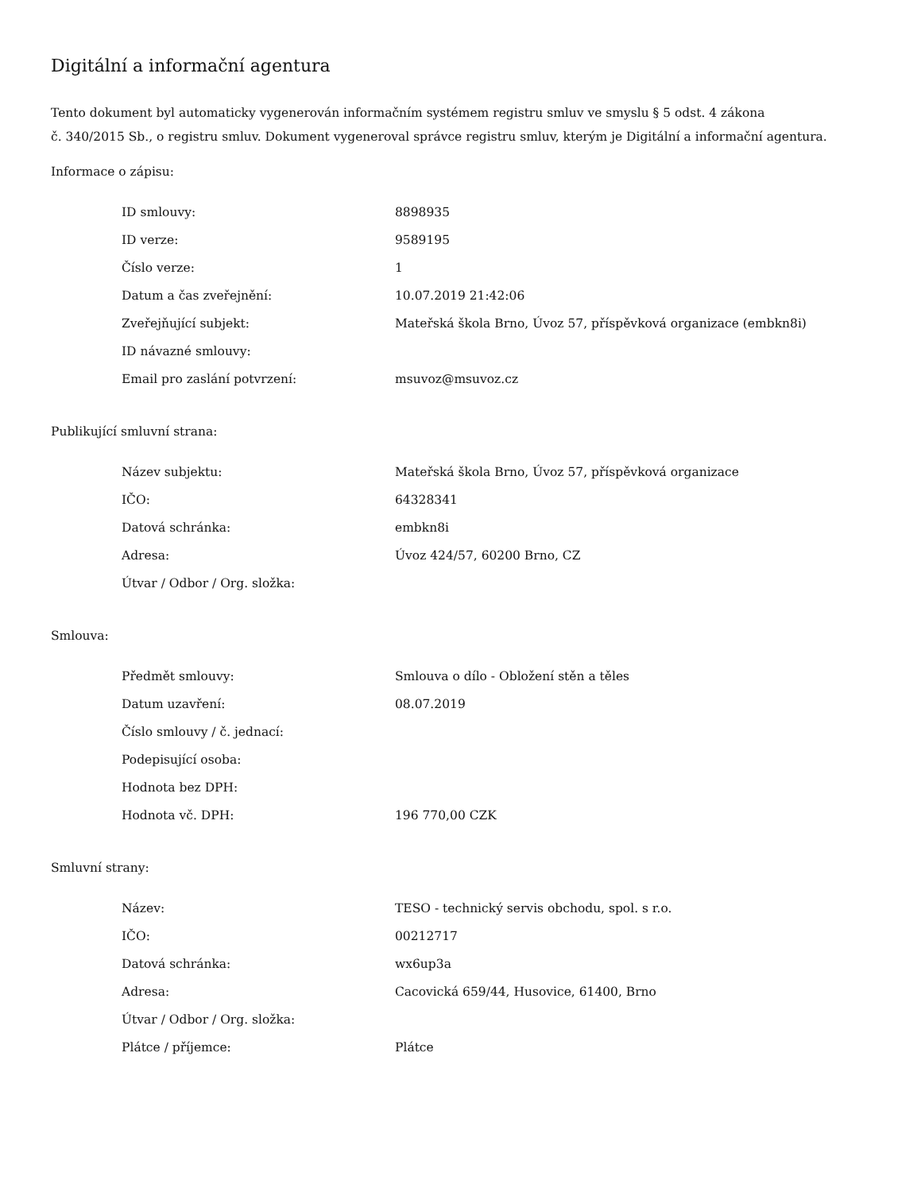Digitální a informační agentura
Tento dokument byl automaticky vygenerován informačním systémem registru smluv ve smyslu § 5 odst. 4 zákona
č. 340/2015 Sb., o registru smluv. Dokument vygeneroval správce registru smluv, kterým je Digitální a informační agentura.
Informace o zápisu:
| ID smlouvy: | 8898935 |
| ID verze: | 9589195 |
| Číslo verze: | 1 |
| Datum a čas zveřejnění: | 10.07.2019 21:42:06 |
| Zveřejňující subjekt: | Mateřská škola Brno, Úvoz 57, příspěvková organizace (embkn8i) |
| ID návazné smlouvy: | |
| Email pro zaslání potvrzení: | msuvoz@msuvoz.cz |
Publikující smluvní strana:
| Název subjektu: | Mateřská škola Brno, Úvoz 57, příspěvková organizace |
| IČO: | 64328341 |
| Datová schránka: | embkn8i |
| Adresa: | Úvoz 424/57, 60200 Brno, CZ |
| Útvar / Odbor / Org. složka: | |
Smlouva:
| Předmět smlouvy: | Smlouva o dílo - Obložení stěn a těles |
| Datum uzavření: | 08.07.2019 |
| Číslo smlouvy / č. jednací: | |
| Podepisující osoba: | |
| Hodnota bez DPH: | |
| Hodnota vč. DPH: | 196 770,00 CZK |
Smluvní strany:
| Název: | TESO - technický servis obchodu, spol. s r.o. |
| IČO: | 00212717 |
| Datová schránka: | wx6up3a |
| Adresa: | Cacovická 659/44, Husovice, 61400, Brno |
| Útvar / Odbor / Org. složka: | |
| Plátce / příjemce: | Plátce |